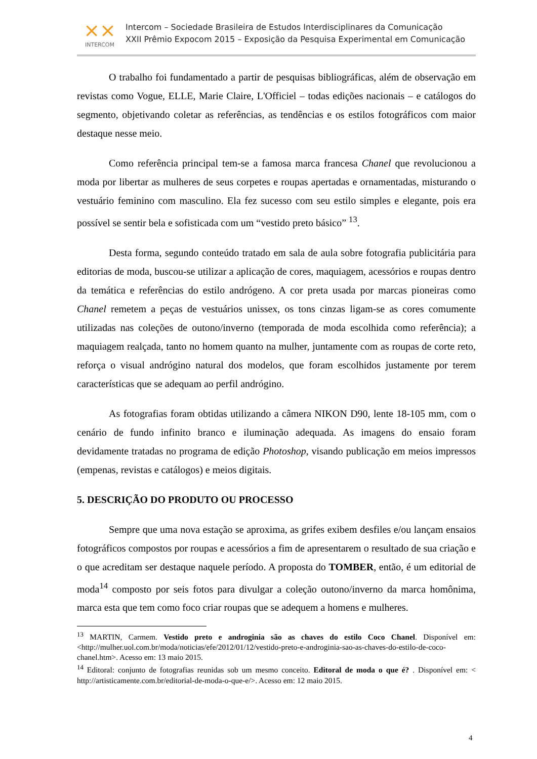⨯⨯
INTERCOM
Intercom – Sociedade Brasileira de Estudos Interdisciplinares da Comunicação
XXII Prêmio Expocom 2015 – Exposição da Pesquisa Experimental em Comunicação
O trabalho foi fundamentado a partir de pesquisas bibliográficas, além de observação em revistas como Vogue, ELLE, Marie Claire, L'Officiel – todas edições nacionais – e catálogos do segmento, objetivando coletar as referências, as tendências e os estilos fotográficos com maior destaque nesse meio.
Como referência principal tem-se a famosa marca francesa Chanel que revolucionou a moda por libertar as mulheres de seus corpetes e roupas apertadas e ornamentadas, misturando o vestuário feminino com masculino. Ela fez sucesso com seu estilo simples e elegante, pois era possível se sentir bela e sofisticada com um “vestido preto básico” <sup>13</sup>.
Desta forma, segundo conteúdo tratado em sala de aula sobre fotografia publicitária para editorias de moda, buscou-se utilizar a aplicação de cores, maquiagem, acessórios e roupas dentro da temática e referências do estilo andrógeno. A cor preta usada por marcas pioneiras como Chanel remetem a peças de vestuários unissex, os tons cinzas ligam-se as cores comumente utilizadas nas coleções de outono/inverno (temporada de moda escolhida como referência); a maquiagem realçada, tanto no homem quanto na mulher, juntamente com as roupas de corte reto, reforça o visual andrógino natural dos modelos, que foram escolhidos justamente por terem características que se adequam ao perfil andrógino.
As fotografias foram obtidas utilizando a câmera NIKON D90, lente 18-105 mm, com o cenário de fundo infinito branco e iluminação adequada. As imagens do ensaio foram devidamente tratadas no programa de edição Photoshop, visando publicação em meios impressos (empenas, revistas e catálogos) e meios digitais.
5. DESCRIÇÃO DO PRODUTO OU PROCESSO
Sempre que uma nova estação se aproxima, as grifes exibem desfiles e/ou lançam ensaios fotográficos compostos por roupas e acessórios a fim de apresentarem o resultado de sua criação e o que acreditam ser destaque naquele período. A proposta do TOMBER, então, é um editorial de moda<sup>14</sup> composto por seis fotos para divulgar a coleção outono/inverno da marca homônima, marca esta que tem como foco criar roupas que se adequem a homens e mulheres.
<sup>13</sup> MARTIN, Carmem. Vestido preto e androginia são as chaves do estilo Coco Chanel. Disponível em:<http://mulher.uol.com.br/moda/noticias/efe/2012/01/12/vestido-preto-e-androginia-sao-as-chaves-do-estilo-de-coco-chanel.htm>. Acesso em: 13 maio 2015.
<sup>14</sup> Editoral: conjunto de fotografias reunidas sob um mesmo conceito. Editoral de moda o que é? . Disponível em: < http://artisticamente.com.br/editorial-de-moda-o-que-e/>. Acesso em: 12 maio 2015.
4